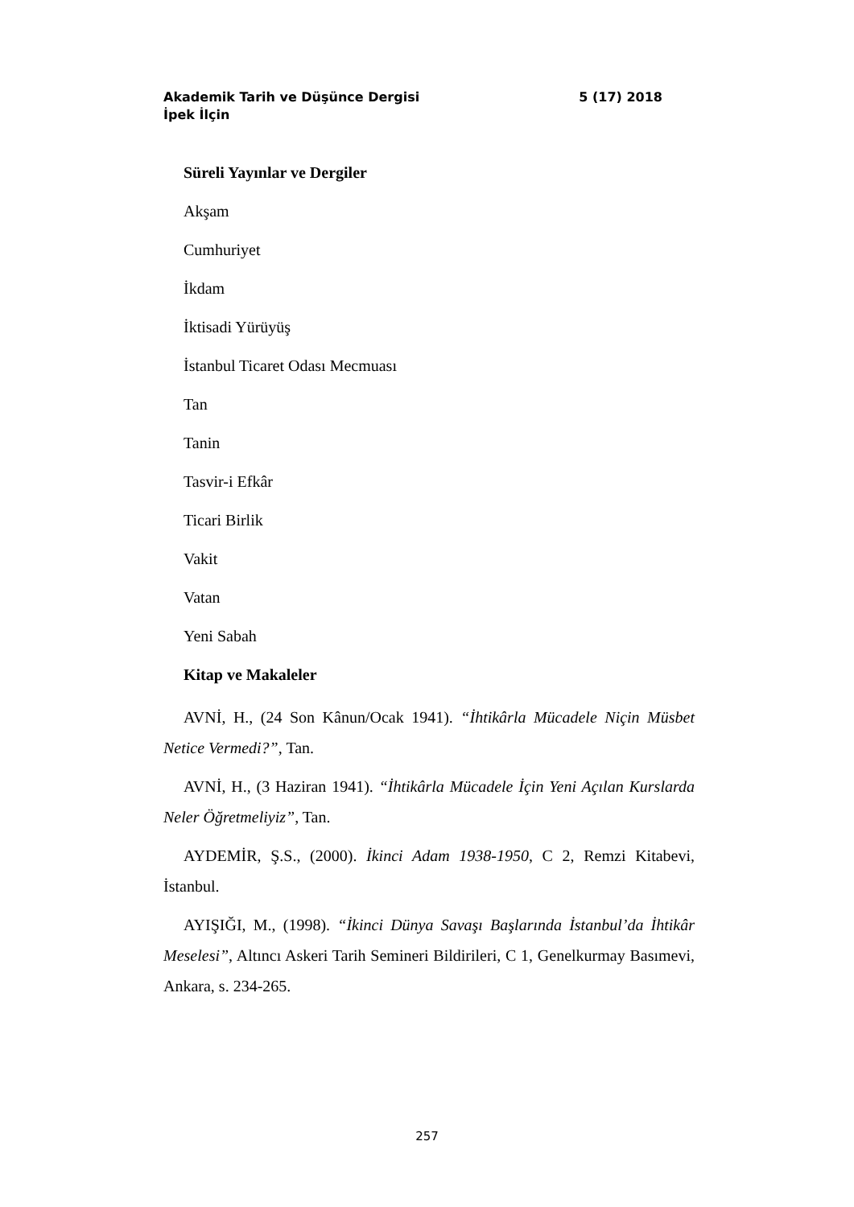Akademik Tarih ve Düşünce Dergisi 5 (17) 2018
İpek İlçin
Süreli Yayınlar ve Dergiler
Akşam
Cumhuriyet
İkdam
İktisadi Yürüyüş
İstanbul Ticaret Odası Mecmuası
Tan
Tanin
Tasvir-i Efkâr
Ticari Birlik
Vakit
Vatan
Yeni Sabah
Kitap ve Makaleler
AVNİ, H., (24 Son Kânun/Ocak 1941). “İhtikârla Mücadele Niçin Müsbet Netice Vermedi?”, Tan.
AVNİ, H., (3 Haziran 1941). “İhtikârla Mücadele İçin Yeni Açılan Kurslarda Neler Öğretmeliyiz”, Tan.
AYDEMİR, Ş.S., (2000). İkinci Adam 1938-1950, C 2, Remzi Kitabevi, İstanbul.
AYIŞIĞI, M., (1998). “İkinci Dünya Savaşı Başlarında İstanbul’da İhtikâr Meselesi”, Altıncı Askeri Tarih Semineri Bildirileri, C 1, Genelkurmay Basımevi, Ankara, s. 234-265.
257